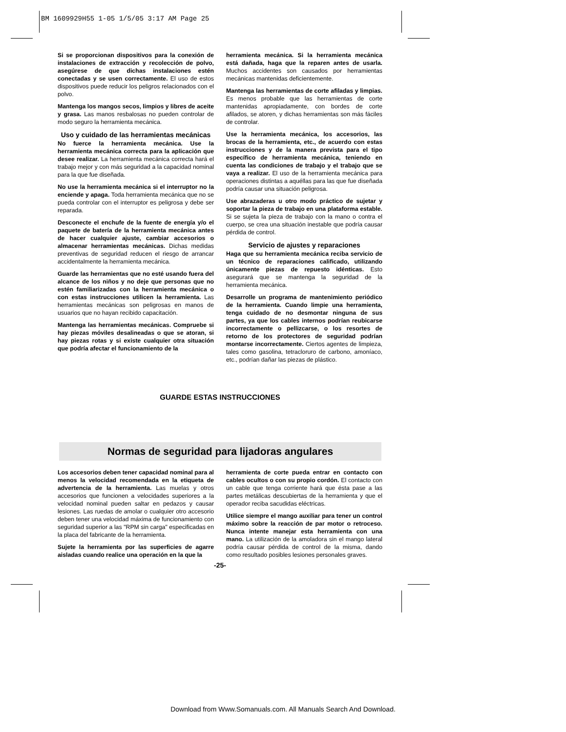BM 1609929H55 1-05 1/5/05 3:17 AM Page 25
Si se proporcionan dispositivos para la conexión de instalaciones de extracción y recolección de polvo, asegúrese de que dichas instalaciones estén conectadas y se usen correctamente. El uso de estos dispositivos puede reducir los peligros relacionados con el polvo.
Mantenga los mangos secos, limpios y libres de aceite y grasa. Las manos resbalosas no pueden controlar de modo seguro la herramienta mecánica.
Uso y cuidado de las herramientas mecánicas
No fuerce la herramienta mecánica. Use la herramienta mecánica correcta para la aplicación que desee realizar. La herramienta mecánica correcta hará el trabajo mejor y con más seguridad a la capacidad nominal para la que fue diseñada.
No use la herramienta mecánica si el interruptor no la enciende y apaga. Toda herramienta mecánica que no se pueda controlar con el interruptor es peligrosa y debe ser reparada.
Desconecte el enchufe de la fuente de energía y/o el paquete de batería de la herramienta mecánica antes de hacer cualquier ajuste, cambiar accesorios o almacenar herramientas mecánicas. Dichas medidas preventivas de seguridad reducen el riesgo de arrancar accidentalmente la herramienta mecánica.
Guarde las herramientas que no esté usando fuera del alcance de los niños y no deje que personas que no estén familiarizadas con la herramienta mecánica o con estas instrucciones utilicen la herramienta. Las herramientas mecánicas son peligrosas en manos de usuarios que no hayan recibido capacitación.
Mantenga las herramientas mecánicas. Compruebe si hay piezas móviles desalineadas o que se atoran, si hay piezas rotas y si existe cualquier otra situación que podría afectar el funcionamiento de la
herramienta mecánica. Si la herramienta mecánica está dañada, haga que la reparen antes de usarla. Muchos accidentes son causados por herramientas mecánicas mantenidas deficientemente.
Mantenga las herramientas de corte afiladas y limpias. Es menos probable que las herramientas de corte mantenidas apropiadamente, con bordes de corte afilados, se atoren, y dichas herramientas son más fáciles de controlar.
Use la herramienta mecánica, los accesorios, las brocas de la herramienta, etc., de acuerdo con estas instrucciones y de la manera prevista para el tipo específico de herramienta mecánica, teniendo en cuenta las condiciones de trabajo y el trabajo que se vaya a realizar. El uso de la herramienta mecánica para operaciones distintas a aquéllas para las que fue diseñada podría causar una situación peligrosa.
Use abrazaderas u otro modo práctico de sujetar y soportar la pieza de trabajo en una plataforma estable. Si se sujeta la pieza de trabajo con la mano o contra el cuerpo, se crea una situación inestable que podría causar pérdida de control.
Servicio de ajustes y reparaciones
Haga que su herramienta mecánica reciba servicio de un técnico de reparaciones calificado, utilizando únicamente piezas de repuesto idénticas. Esto asegurará que se mantenga la seguridad de la herramienta mecánica.
Desarrolle un programa de mantenimiento periódico de la herramienta. Cuando limpie una herramienta, tenga cuidado de no desmontar ninguna de sus partes, ya que los cables internos podrían reubicarse incorrectamente o pellizcarse, o los resortes de retorno de los protectores de seguridad podrían montarse incorrectamente. Ciertos agentes de limpieza, tales como gasolina, tetracloruro de carbono, amoníaco, etc., podrían dañar las piezas de plástico.
GUARDE ESTAS INSTRUCCIONES
Normas de seguridad para lijadoras angulares
Los accesorios deben tener capacidad nominal para al menos la velocidad recomendada en la etiqueta de advertencia de la herramienta. Las muelas y otros accesorios que funcionen a velocidades superiores a la velocidad nominal pueden saltar en pedazos y causar lesiones. Las ruedas de amolar o cualquier otro accesorio deben tener una velocidad máxima de funcionamiento con seguridad superior a las "RPM sin carga" especificadas en la placa del fabricante de la herramienta.
Sujete la herramienta por las superficies de agarre aisladas cuando realice una operación en la que la
herramienta de corte pueda entrar en contacto con cables ocultos o con su propio cordón. El contacto con un cable que tenga corriente hará que ésta pase a las partes metálicas descubiertas de la herramienta y que el operador reciba sacudidas eléctricas.
Utilice siempre el mango auxiliar para tener un control máximo sobre la reacción de par motor o retroceso. Nunca intente manejar esta herramienta con una mano. La utilización de la amoladora sin el mango lateral podría causar pérdida de control de la misma, dando como resultado posibles lesiones personales graves.
-25-
Download from Www.Somanuals.com. All Manuals Search And Download.